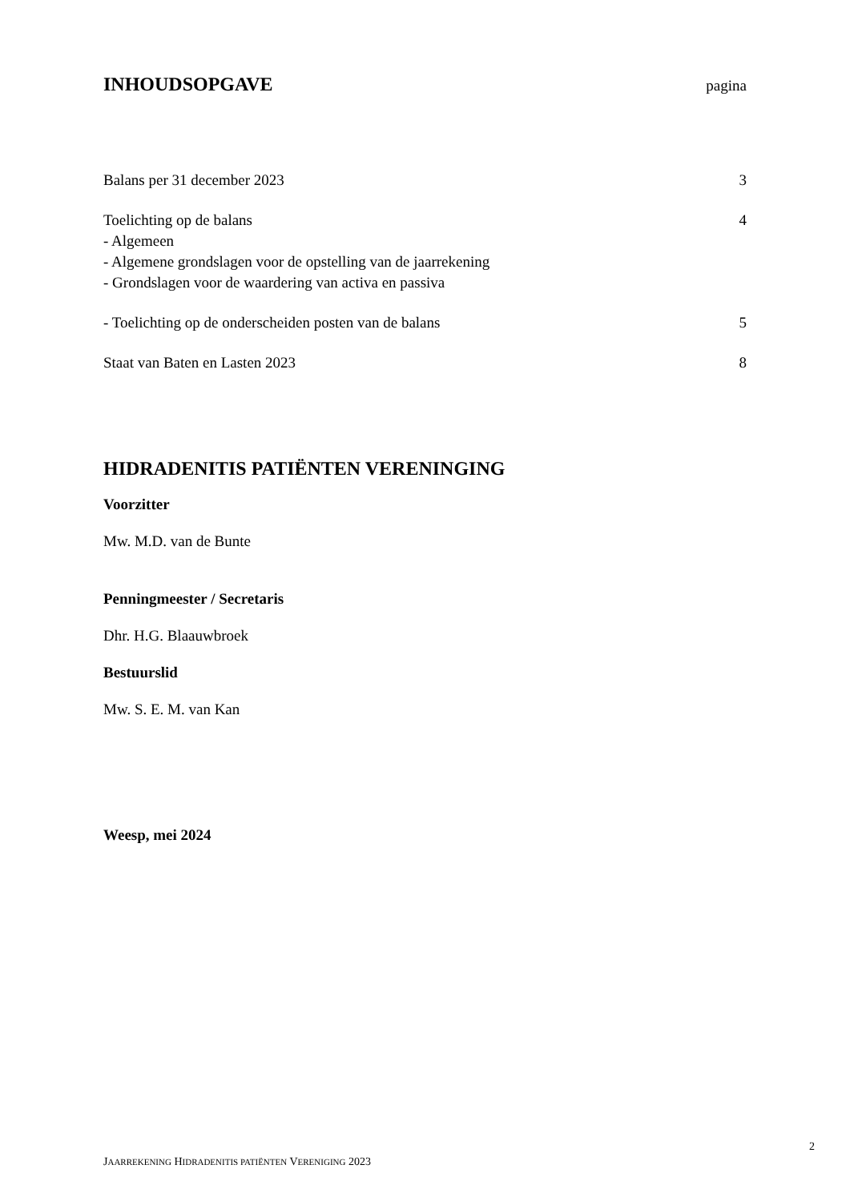INHOUDSOPGAVE
pagina
Balans per 31 december 2023 3
Toelichting op de balans 4
- Algemeen
- Algemene grondslagen voor de opstelling van de jaarrekening
- Grondslagen voor de waardering van activa en passiva
- Toelichting op de onderscheiden posten van de balans 5
Staat van Baten en Lasten 2023 8
HIDRADENITIS PATIËNTEN VERENINGING
Voorzitter
Mw. M.D. van de Bunte
Penningmeester / Secretaris
Dhr. H.G. Blaauwbroek
Bestuurslid
Mw. S. E. M. van Kan
Weesp, mei 2024
2
JAARREKENING HIDRADENITIS PATIËNTEN VERENIGING 2023